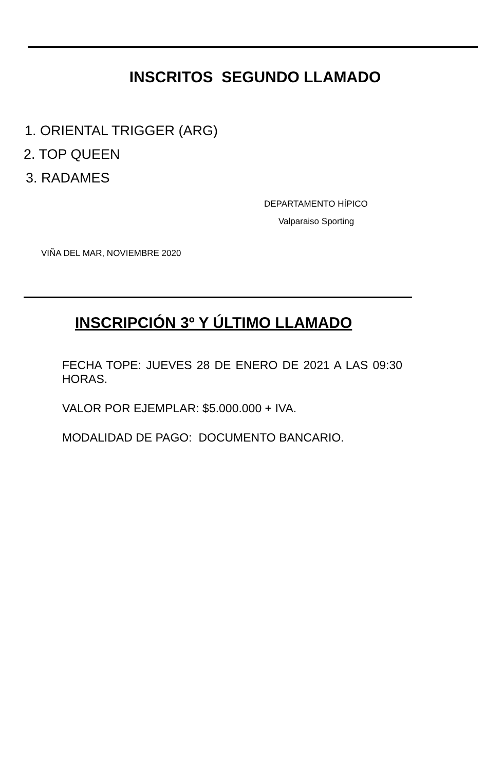INSCRITOS SEGUNDO LLAMADO
1. ORIENTAL TRIGGER (ARG)
2. TOP QUEEN
3. RADAMES
DEPARTAMENTO HÍPICO
Valparaiso Sporting
VIÑA DEL MAR, NOVIEMBRE 2020
INSCRIPCIÓN 3º Y ÚLTIMO LLAMADO
FECHA TOPE: JUEVES 28 DE ENERO DE 2021 A LAS 09:30 HORAS.
VALOR POR EJEMPLAR: $5.000.000 + IVA.
MODALIDAD DE PAGO: DOCUMENTO BANCARIO.